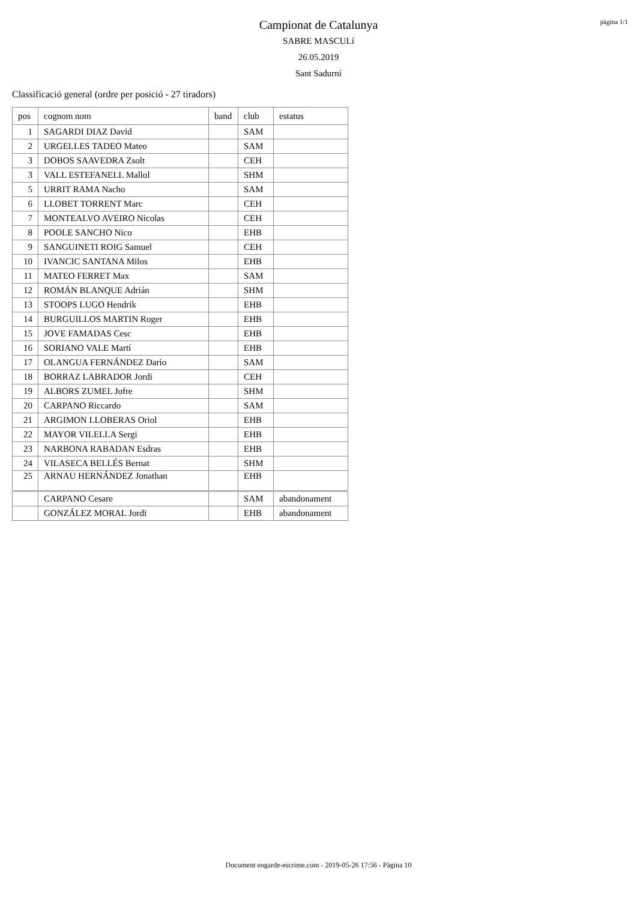pàgina 1/1
Campionat de Catalunya
SABRE MASCULí
26.05.2019
Sant Sadurní
Classificació general (ordre per posició - 27 tiradors)
| pos | cognom nom | band | club | estatus |
| --- | --- | --- | --- | --- |
| 1 | SAGARDI DIAZ David | | SAM | |
| 2 | URGELLES TADEO Mateo | | SAM | |
| 3 | DOBOS SAAVEDRA Zsolt | | CEH | |
| 3 | VALL ESTEFANELL Mallol | | SHM | |
| 5 | URRIT RAMA Nacho | | SAM | |
| 6 | LLOBET TORRENT Marc | | CEH | |
| 7 | MONTEALVO AVEIRO Nicolas | | CEH | |
| 8 | POOLE SANCHO Nico | | EHB | |
| 9 | SANGUINETI ROIG Samuel | | CEH | |
| 10 | IVANCIC SANTANA Milos | | EHB | |
| 11 | MATEO FERRET Max | | SAM | |
| 12 | ROMÁN BLANQUE Adrián | | SHM | |
| 13 | STOOPS LUGO Hendrik | | EHB | |
| 14 | BURGUILLOS MARTIN Roger | | EHB | |
| 15 | JOVE FAMADAS Cesc | | EHB | |
| 16 | SORIANO VALE Martí | | EHB | |
| 17 | OLANGUA FERNÁNDEZ Dario | | SAM | |
| 18 | BORRAZ LABRADOR Jordi | | CEH | |
| 19 | ALBORS ZUMEL Jofre | | SHM | |
| 20 | CARPANO Riccardo | | SAM | |
| 21 | ARGIMON LLOBERAS Oriol | | EHB | |
| 22 | MAYOR VILELLA Sergi | | EHB | |
| 23 | NARBONA RABADAN Esdras | | EHB | |
| 24 | VILASECA BELLÉS Bernat | | SHM | |
| 25 | ARNAU HERNÁNDEZ Jonathan | | EHB | |
| | CARPANO Cesare | | SAM | abandonament |
| | GONZÁLEZ MORAL Jordi | | EHB | abandonament |
Document engarde-escrime.com - 2019-05-26 17:56 - Pàgina 10